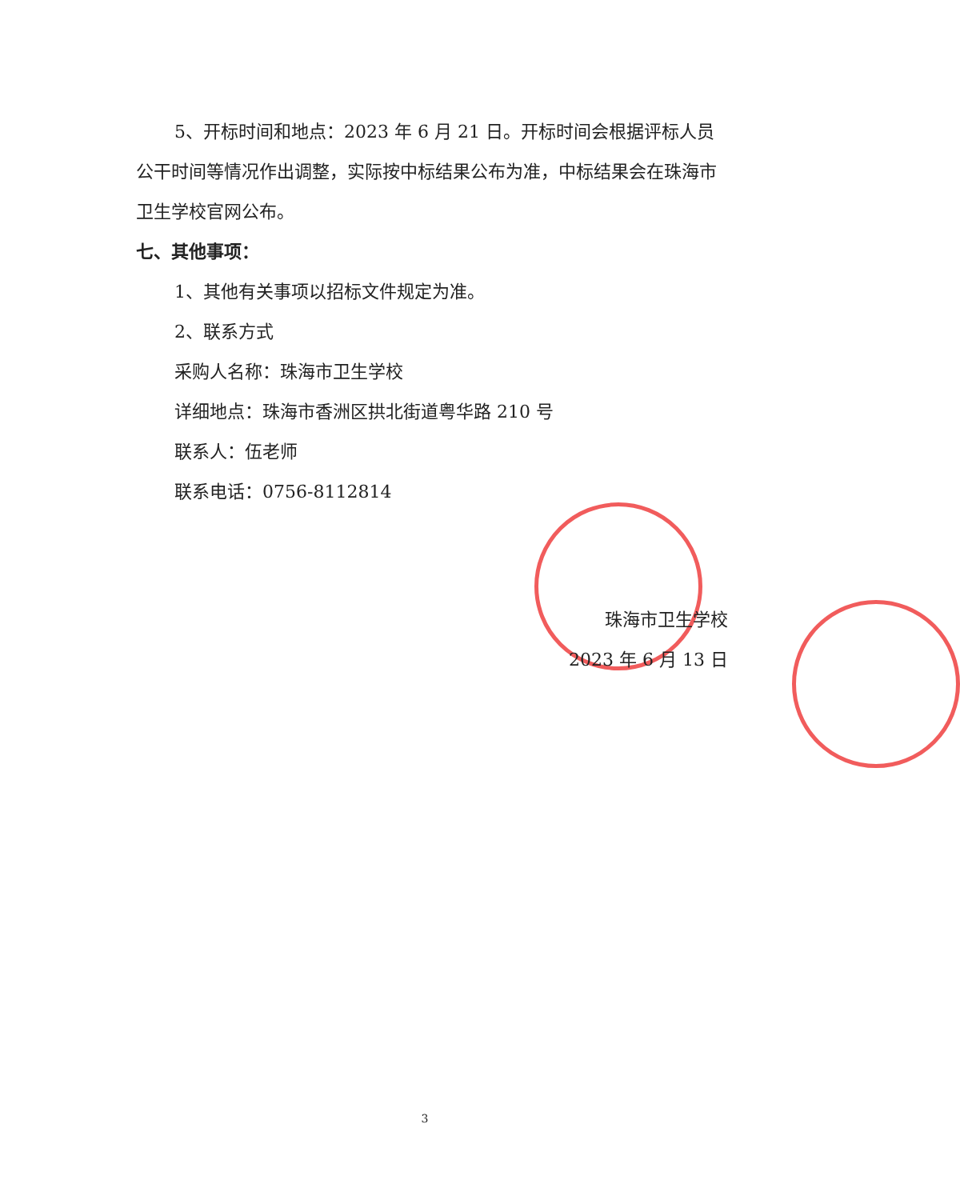5、开标时间和地点：2023 年 6 月 21 日。开标时间会根据评标人员公干时间等情况作出调整，实际按中标结果公布为准，中标结果会在珠海市卫生学校官网公布。
七、其他事项：
1、其他有关事项以招标文件规定为准。
2、联系方式
采购人名称：珠海市卫生学校
详细地点：珠海市香洲区拱北街道粤华路 210 号
联系人：伍老师
联系电话：0756-8112814
珠海市卫生学校
2023 年 6 月 13 日
3